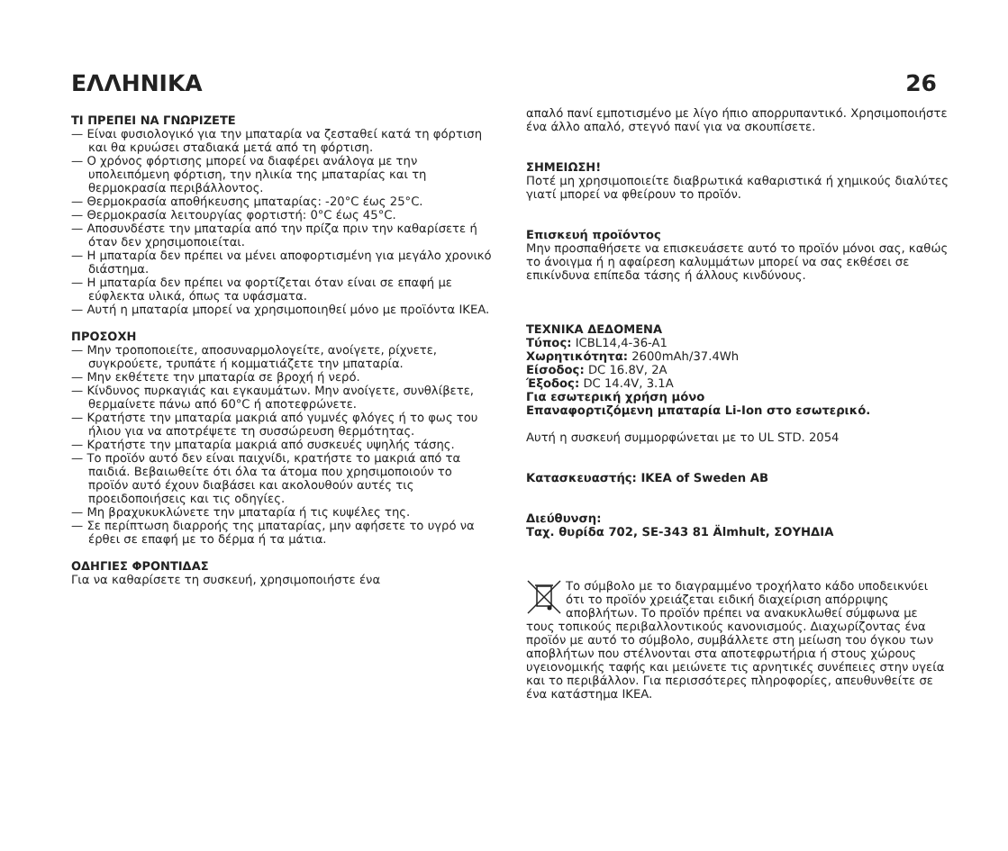ΕΛΛΗΝΙΚΑ 26
ΤΙ ΠΡΕΠΕΙ ΝΑ ΓΝΩΡΙΖΕΤΕ
— Είναι φυσιολογικό για την μπαταρία να ζεσταθεί κατά τη φόρτιση και θα κρυώσει σταδιακά μετά από τη φόρτιση.
— Ο χρόνος φόρτισης μπορεί να διαφέρει ανάλογα με την υπολειπόμενη φόρτιση, την ηλικία της μπαταρίας και τη θερμοκρασία περιβάλλοντος.
— Θερμοκρασία αποθήκευσης μπαταρίας: -20°C έως 25°C.
— Θερμοκρασία λειτουργίας φορτιστή: 0°C έως 45°C.
— Αποσυνδέστε την μπαταρία από την πρίζα πριν την καθαρίσετε ή όταν δεν χρησιμοποιείται.
— Η μπαταρία δεν πρέπει να μένει αποφορτισμένη για μεγάλο χρονικό διάστημα.
— Η μπαταρία δεν πρέπει να φορτίζεται όταν είναι σε επαφή με εύφλεκτα υλικά, όπως τα υφάσματα.
— Αυτή η μπαταρία μπορεί να χρησιμοποιηθεί μόνο με προϊόντα IKEA.
ΠΡΟΣΟΧΗ
— Μην τροποποιείτε, αποσυναρμολογείτε, ανοίγετε, ρίχνετε, συγκρούετε, τρυπάτε ή κομματιάζετε την μπαταρία.
— Μην εκθέτετε την μπαταρία σε βροχή ή νερό.
— Κίνδυνος πυρκαγιάς και εγκαυμάτων. Μην ανοίγετε, συνθλίβετε, θερμαίνετε πάνω από 60°C ή αποτεφρώνετε.
— Κρατήστε την μπαταρία μακριά από γυμνές φλόγες ή το φως του ήλιου για να αποτρέψετε τη συσσώρευση θερμότητας.
— Κρατήστε την μπαταρία μακριά από συσκευές υψηλής τάσης.
— Το προϊόν αυτό δεν είναι παιχνίδι, κρατήστε το μακριά από τα παιδιά. Βεβαιωθείτε ότι όλα τα άτομα που χρησιμοποιούν το προϊόν αυτό έχουν διαβάσει και ακολουθούν αυτές τις προειδοποιήσεις και τις οδηγίες.
— Μη βραχυκυκλώνετε την μπαταρία ή τις κυψέλες της.
— Σε περίπτωση διαρροής της μπαταρίας, μην αφήσετε το υγρό να έρθει σε επαφή με το δέρμα ή τα μάτια.
ΟΔΗΓΙΕΣ ΦΡΟΝΤΙΔΑΣ
Για να καθαρίσετε τη συσκευή, χρησιμοποιήστε ένα
απαλό πανί εμποτισμένο με λίγο ήπιο απορρυπαντικό. Χρησιμοποιήστε ένα άλλο απαλό, στεγνό πανί για να σκουπίσετε.
ΣΗΜΕΙΩΣΗ!
Ποτέ μη χρησιμοποιείτε διαβρωτικά καθαριστικά ή χημικούς διαλύτες γιατί μπορεί να φθείρουν το προϊόν.
Επισκευή προϊόντος
Μην προσπαθήσετε να επισκευάσετε αυτό το προϊόν μόνοι σας, καθώς το άνοιγμα ή η αφαίρεση καλυμμάτων μπορεί να σας εκθέσει σε επικίνδυνα επίπεδα τάσης ή άλλους κινδύνους.
ΤΕΧΝΙΚΑ ΔΕΔΟΜΕΝΑ
Τύπος: ICBL14,4-36-A1
Χωρητικότητα: 2600mAh/37.4Wh
Είσοδος: DC 16.8V, 2A
Έξοδος: DC 14.4V, 3.1A
Για εσωτερική χρήση μόνο
Επαναφορτιζόμενη μπαταρία Li-Ion στο εσωτερικό.
Αυτή η συσκευή συμμορφώνεται με το UL STD. 2054
Κατασκευαστής: IKEA of Sweden AB
Διεύθυνση:
Ταχ. θυρίδα 702, SE-343 81 Älmhult, ΣΟΥΗΔΙΑ
Το σύμβολο με το διαγραμμένο τροχήλατο κάδο υποδεικνύει ότι το προϊόν χρειάζεται ειδική διαχείριση απόρριψης αποβλήτων. Το προϊόν πρέπει να ανακυκλωθεί σύμφωνα με τους τοπικούς περιβαλλοντικούς κανονισμούς. Διαχωρίζοντας ένα προϊόν με αυτό το σύμβολο, συμβάλλετε στη μείωση του όγκου των αποβλήτων που στέλνονται στα αποτεφρωτήρια ή στους χώρους υγειονομικής ταφής και μειώνετε τις αρνητικές συνέπειες στην υγεία και το περιβάλλον. Για περισσότερες πληροφορίες, απευθυνθείτε σε ένα κατάστημα IKEA.